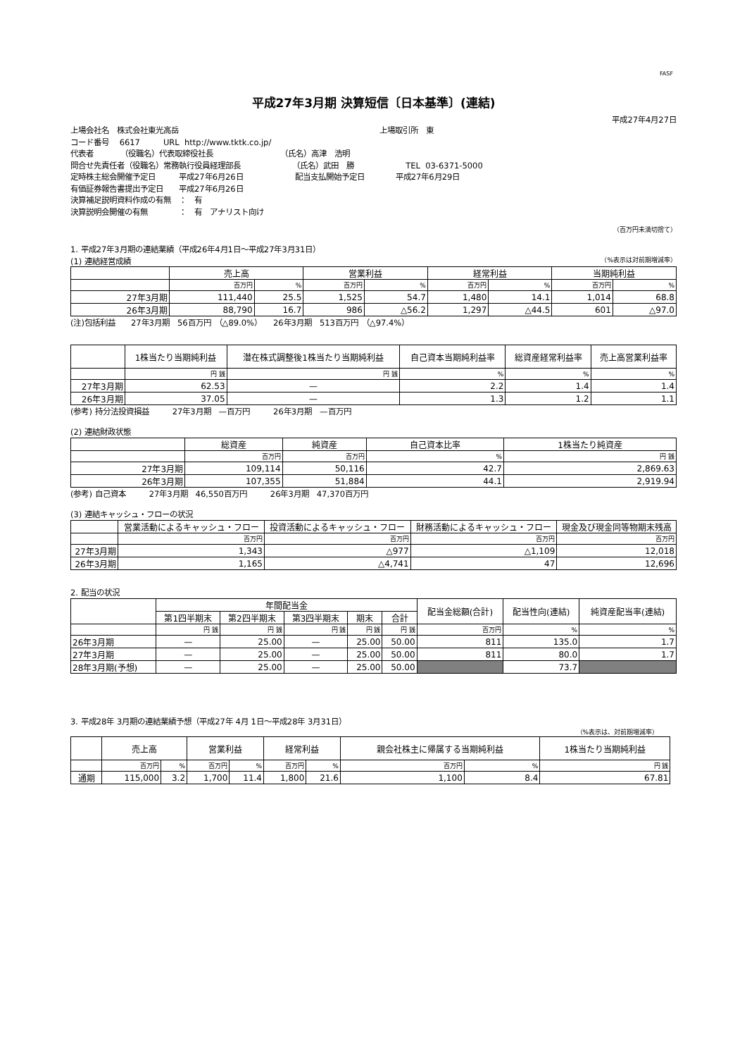FASF
平成27年3月期 決算短信〔日本基準〕(連結)
平成27年4月27日
上場会社名　株式会社東光高岳 上場取引所　東
コード番号　 6617　　　URL http://www.tktk.co.jp/
代表者　　　　（役職名）代表取締役社長 （氏名）高津　浩明
問合せ先責任者（役職名）常務執行役員経理部長 （氏名）武田　勝 TEL 03-6371-5000
定時株主総会開催予定日　　　平成27年6月26日 配当支払開始予定日　　　　平成27年6月29日
有価証券報告書提出予定日　　平成27年6月26日
決算補足説明資料作成の有無　：　有
決算説明会開催の有無　　　　：　有　アナリスト向け
（百万円未満切捨て）
1. 平成27年3月期の連結業績（平成26年4月1日～平成27年3月31日）
(1) 連結経営成績 （%表示は対前期増減率）
| | 売上高 | | 営業利益 | | 経常利益 | | 当期純利益 | |
| --- | --- | --- | --- | --- | --- | --- | --- | --- |
| | 百万円 | % | 百万円 | % | 百万円 | % | 百万円 | % |
| 27年3月期 | 111,440 | 25.5 | 1,525 | 54.7 | 1,480 | 14.1 | 1,014 | 68.8 |
| 26年3月期 | 88,790 | 16.7 | 986 | △56.2 | 1,297 | △44.5 | 601 | △97.0 |
(注)包括利益　　27年3月期　56百万円　（△89.0%）　　26年3月期　513百万円　（△97.4%）
| | 1株当たり当期純利益 | 潜在株式調整後1株当たり当期純利益 | 自己資本当期純利益率 | 総資産経常利益率 | 売上高営業利益率 |
| --- | --- | --- | --- | --- | --- |
| | 円 銭 | 円 銭 | % | % | % |
| 27年3月期 | 62.53 | — | 2.2 | 1.4 | 1.4 |
| 26年3月期 | 37.05 | — | 1.3 | 1.2 | 1.1 |
(参考) 持分法投資損益　　　27年3月期　—百万円　　　26年3月期　—百万円
(2) 連結財政状態
| | 総資産 | 純資産 | 自己資本比率 | 1株当たり純資産 |
| --- | --- | --- | --- | --- |
| | 百万円 | 百万円 | % | 円 銭 |
| 27年3月期 | 109,114 | 50,116 | 42.7 | 2,869.63 |
| 26年3月期 | 107,355 | 51,884 | 44.1 | 2,919.94 |
(参考) 自己資本　　　27年3月期　46,550百万円　　　26年3月期　47,370百万円
(3) 連結キャッシュ・フローの状況
| | 営業活動によるキャッシュ・フロー | 投資活動によるキャッシュ・フロー | 財務活動によるキャッシュ・フロー | 現金及び現金同等物期末残高 |
| --- | --- | --- | --- | --- |
| | 百万円 | 百万円 | 百万円 | 百万円 |
| 27年3月期 | 1,343 | △977 | △1,109 | 12,018 |
| 26年3月期 | 1,165 | △4,741 | 47 | 12,696 |
2. 配当の状況
| | 年間配当金 | | | | | 配当金総額(合計) | 配当性向(連結) | 純資産配当率(連結) |
| --- | --- | --- | --- | --- | --- | --- | --- | --- |
| | 第1四半期末 | 第2四半期末 | 第3四半期末 | 期末 | 合計 | | | |
| | 円 銭 | 円 銭 | 円 銭 | 円 銭 | 円 銭 | 百万円 | % | % |
| 26年3月期 | — | 25.00 | — | 25.00 | 50.00 | 811 | 135.0 | 1.7 |
| 27年3月期 | — | 25.00 | — | 25.00 | 50.00 | 811 | 80.0 | 1.7 |
| 28年3月期(予想) | — | 25.00 | — | 25.00 | 50.00 | | 73.7 | |
3. 平成28年 3月期の連結業績予想（平成27年 4月 1日～平成28年 3月31日）
（%表示は、対前期増減率）
| | 売上高 | | 営業利益 | | 経常利益 | | 親会社株主に帰属する当期純利益 | | 1株当たり当期純利益 |
| --- | --- | --- | --- | --- | --- | --- | --- | --- | --- |
| | 百万円 | % | 百万円 | % | 百万円 | % | 百万円 | % | 円 銭 |
| 通期 | 115,000 | 3.2 | 1,700 | 11.4 | 1,800 | 21.6 | 1,100 | 8.4 | 67.81 |